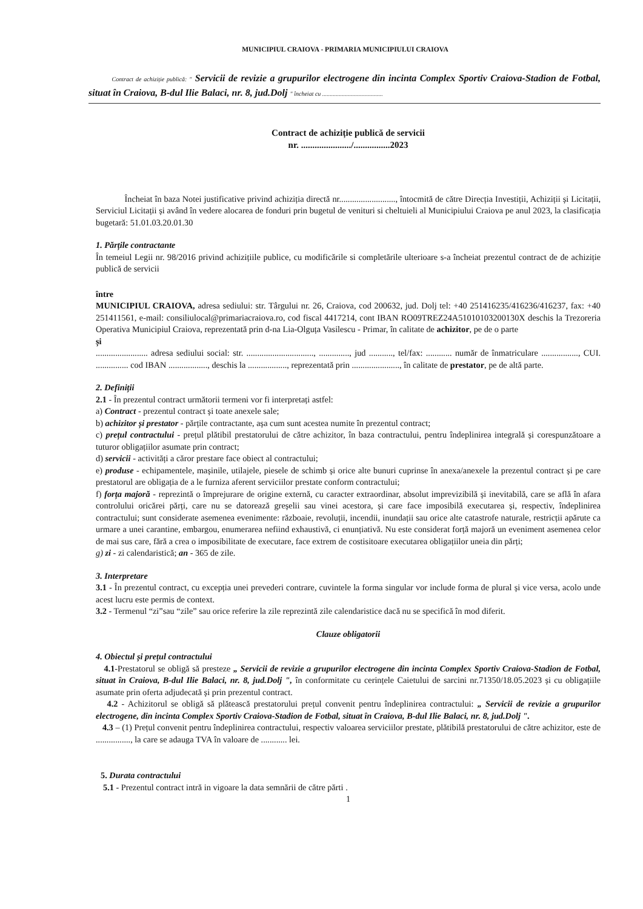MUNICIPIUL CRAIOVA - PRIMARIA MUNICIPIULUI CRAIOVA
Contract de achiziție publică: " Servicii de revizie a grupurilor electrogene din incinta Complex Sportiv Craiova-Stadion de Fotbal, situat în Craiova, B-dul Ilie Balaci, nr. 8, jud.Dolj " încheiat cu ........................................
Contract de achiziție publică de servicii
nr. ....................../................2023
Încheiat în baza Notei justificative privind achiziția directă nr.........................., întocmită de către Direcția Investiții, Achiziții și Licitații, Serviciul Licitații și având în vedere alocarea de fonduri prin bugetul de venituri si cheltuieli al Municipiului Craiova pe anul 2023, la clasificația bugetară: 51.01.03.20.01.30
1. Părțile contractante
În temeiul Legii nr. 98/2016 privind achizițiile publice, cu modificările si completările ulterioare s-a încheiat prezentul contract de de achiziție publică de servicii
între
MUNICIPIUL CRAIOVA, adresa sediului: str. Târgului nr. 26, Craiova, cod 200632, jud. Dolj tel: +40 251416235/416236/416237, fax: +40 251411561, e-mail: consiliulocal@primariacraiova.ro, cod fiscal 4417214, cont IBAN RO09TREZ24A51010103200130X deschis la Trezoreria Operativa Municipiul Craiova, reprezentată prin d-na Lia-Olguța Vasilescu - Primar, în calitate de achizitor, pe de o parte
și
........................ adresa sediului social: str. ..............................., .............., jud ..........., tel/fax: ............ număr de înmatriculare ................., CUI. ............... cod IBAN .................., deschis la .................., reprezentată prin ......................, în calitate de prestator, pe de altă parte.
2. Definiții
2.1 - În prezentul contract următorii termeni vor fi interpretați astfel:
a) Contract - prezentul contract și toate anexele sale;
b) achizitor și prestator - părțile contractante, așa cum sunt acestea numite în prezentul contract;
c) prețul contractului - prețul plătibil prestatorului de către achizitor, în baza contractului, pentru îndeplinirea integrală și corespunzătoare a tuturor obligațiilor asumate prin contract;
d) servicii - activități a căror prestare face obiect al contractului;
e) produse - echipamentele, mașinile, utilajele, piesele de schimb și orice alte bunuri cuprinse în anexa/anexele la prezentul contract și pe care prestatorul are obligația de a le furniza aferent serviciilor prestate conform contractului;
f) forța majoră - reprezintă o împrejurare de origine externă, cu caracter extraordinar, absolut imprevizibilă și inevitabilă, care se află în afara controlului oricărei părți, care nu se datorează greșelii sau vinei acestora, și care face imposibilă executarea și, respectiv, îndeplinirea contractului; sunt considerate asemenea evenimente: războaie, revoluții, incendii, inundații sau orice alte catastrofe naturale, restricții apărute ca urmare a unei carantine, embargou, enumerarea nefiind exhaustivă, ci enunțiativă. Nu este considerat forță majoră un eveniment asemenea celor de mai sus care, fără a crea o imposibilitate de executare, face extrem de costisitoare executarea obligațiilor uneia din părți;
g) zi - zi calendaristică; an - 365 de zile.
3. Interpretare
3.1 - În prezentul contract, cu excepția unei prevederi contrare, cuvintele la forma singular vor include forma de plural și vice versa, acolo unde acest lucru este permis de context.
3.2 - Termenul “zi”sau “zile” sau orice referire la zile reprezintă zile calendaristice dacă nu se specifică în mod diferit.
Clauze obligatorii
4. Obiectul și prețul contractului
4.1-Prestatorul se obligă să presteze „ Servicii de revizie a grupurilor electrogene din incinta Complex Sportiv Craiova-Stadion de Fotbal, situat în Craiova, B-dul Ilie Balaci, nr. 8, jud.Dolj ", în conformitate cu cerințele Caietului de sarcini nr.71350/18.05.2023 și cu obligațiile asumate prin oferta adjudecată și prin prezentul contract.
4.2 - Achizitorul se obligă să plătească prestatorului prețul convenit pentru îndeplinirea contractului: „ Servicii de revizie a grupurilor electrogene, din incinta Complex Sportiv Craiova-Stadion de Fotbal, situat în Craiova, B-dul Ilie Balaci, nr. 8, jud.Dolj ".
4.3 – (1) Prețul convenit pentru îndeplinirea contractului, respectiv valoarea serviciilor prestate, plătibilă prestatorului de către achizitor, este de ................, la care se adauga TVA în valoare de ............ lei.
5. Durata contractului
5.1 - Prezentul contract intră in vigoare la data semnării de către părti .
1